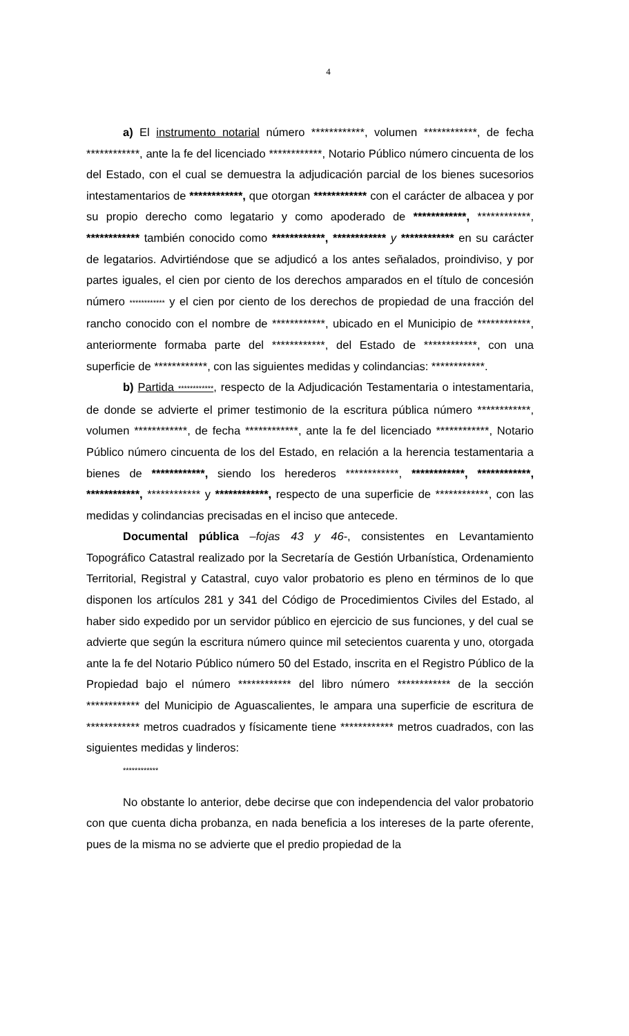4
a) El instrumento notarial número ************, volumen ************, de fecha ************, ante la fe del licenciado ************, Notario Público número cincuenta de los del Estado, con el cual se demuestra la adjudicación parcial de los bienes sucesorios intestamentarios de ************, que otorgan ************ con el carácter de albacea y por su propio derecho como legatario y como apoderado de ************, ************, ************ también conocido como ************, ************ y ************ en su carácter de legatarios. Advirtiéndose que se adjudicó a los antes señalados, proindiviso, y por partes iguales, el cien por ciento de los derechos amparados en el título de concesión número ************ y el cien por ciento de los derechos de propiedad de una fracción del rancho conocido con el nombre de ************, ubicado en el Municipio de ************, anteriormente formaba parte del ************, del Estado de ************, con una superficie de ************, con las siguientes medidas y colindancias: ************.
b) Partida ************, respecto de la Adjudicación Testamentaria o intestamentaria, de donde se advierte el primer testimonio de la escritura pública número ************, volumen ************, de fecha ************, ante la fe del licenciado ************, Notario Público número cincuenta de los del Estado, en relación a la herencia testamentaria a bienes de ************, siendo los herederos ************, ************, ************, ************, ************ y ************, respecto de una superficie de ************, con las medidas y colindancias precisadas en el inciso que antecede.
Documental pública –fojas 43 y 46-, consistentes en Levantamiento Topográfico Catastral realizado por la Secretaría de Gestión Urbanística, Ordenamiento Territorial, Registral y Catastral, cuyo valor probatorio es pleno en términos de lo que disponen los artículos 281 y 341 del Código de Procedimientos Civiles del Estado, al haber sido expedido por un servidor público en ejercicio de sus funciones, y del cual se advierte que según la escritura número quince mil setecientos cuarenta y uno, otorgada ante la fe del Notario Público número 50 del Estado, inscrita en el Registro Público de la Propiedad bajo el número ************ del libro número ************ de la sección ************ del Municipio de Aguascalientes, le ampara una superficie de escritura de ************ metros cuadrados y físicamente tiene ************ metros cuadrados, con las siguientes medidas y linderos:
************
No obstante lo anterior, debe decirse que con independencia del valor probatorio con que cuenta dicha probanza, en nada beneficia a los intereses de la parte oferente, pues de la misma no se advierte que el predio propiedad de la